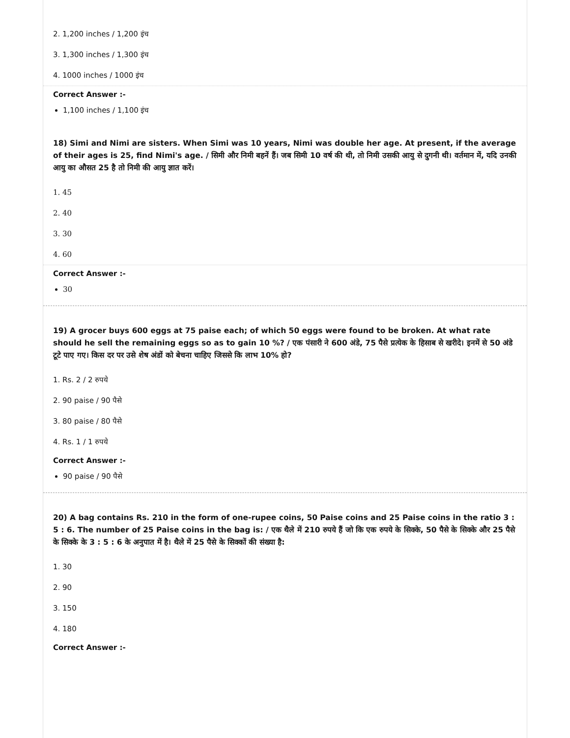2. 1,200 inches / 1,200 इंच
3. 1,300 inches / 1,300 इंच
4. 1000 inches / 1000 इंच
Correct Answer :-
1,100 inches / 1,100 इंच
18) Simi and Nimi are sisters. When Simi was 10 years, Nimi was double her age. At present, if the average of their ages is 25, find Nimi's age. / सिमी और निमी बहनें हैं। जब सिमी 10 वर्ष की थी, तो निमी उसकी आयु से दुगनी थी। वर्तमान में, यदि उनकी आयु का औसत 25 है तो निमी की आयु ज्ञात करें।
1. 45
2. 40
3. 30
4. 60
Correct Answer :-
30
19) A grocer buys 600 eggs at 75 paise each; of which 50 eggs were found to be broken. At what rate should he sell the remaining eggs so as to gain 10 %? / एक पंसारी ने 600 अंडे, 75 पैसे प्रत्येक के हिसाब से खरीदे। इनमें से 50 अंडे टूटे पाए गए। किस दर पर उसे शेष अंडों को बेचना चाहिए जिससे कि लाभ 10% हो?
1. Rs. 2 / 2 रुपये
2. 90 paise / 90 पैसे
3. 80 paise / 80 पैसे
4. Rs. 1 / 1 रुपये
Correct Answer :-
90 paise / 90 पैसे
20) A bag contains Rs. 210 in the form of one-rupee coins, 50 Paise coins and 25 Paise coins in the ratio 3 : 5 : 6. The number of 25 Paise coins in the bag is: / एक थैले में 210 रुपये हैं जो कि एक रुपये के सिक्के, 50 पैसे के सिक्के और 25 पैसे के सिक्के के 3 : 5 : 6 के अनुपात में है। थैले में 25 पैसे के सिक्कों की संख्या है:
1. 30
2. 90
3. 150
4. 180
Correct Answer :-